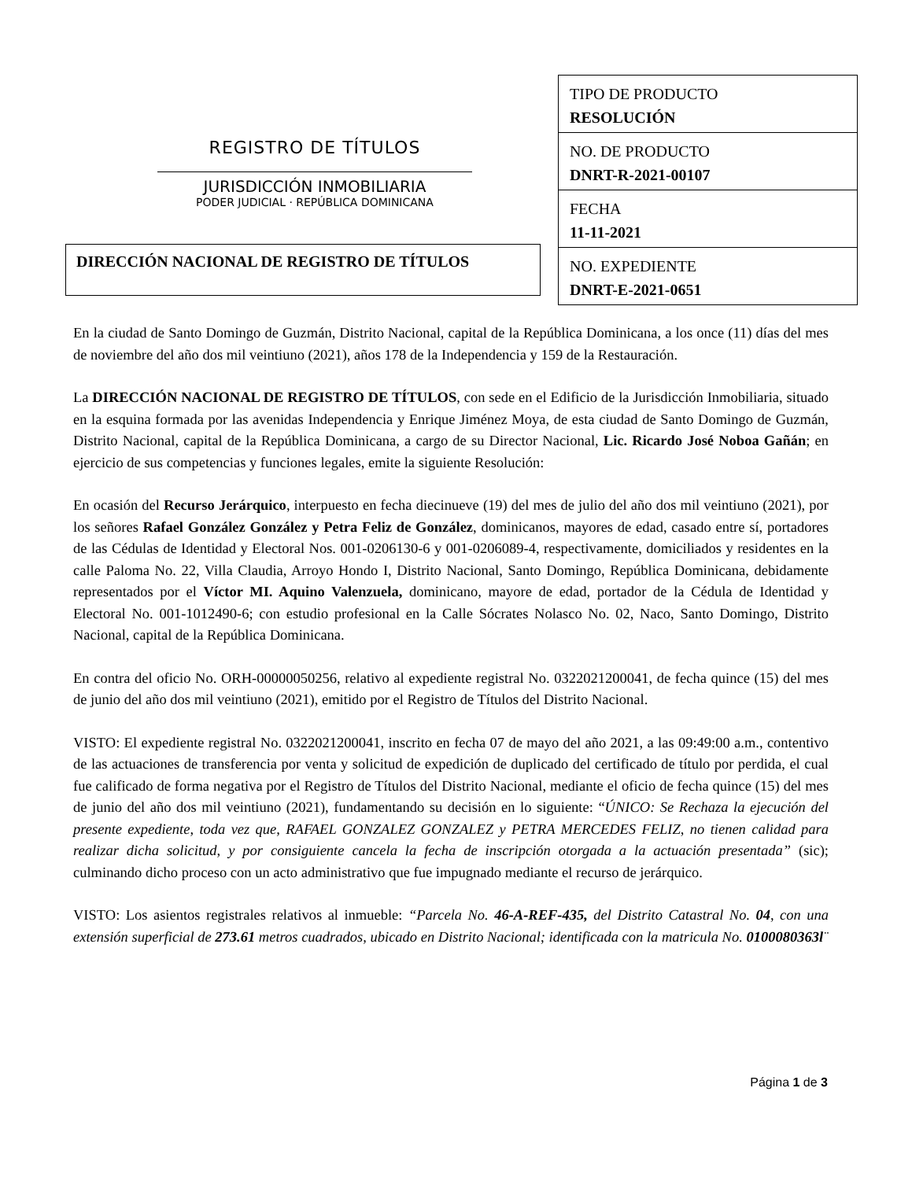REGISTRO DE TÍTULOS
JURISDICCIÓN INMOBILIARIA
PODER JUDICIAL · REPÚBLICA DOMINICANA
DIRECCIÓN NACIONAL DE REGISTRO DE TÍTULOS
| TIPO DE PRODUCTO RESOLUCIÓN |
| NO. DE PRODUCTO DNRT-R-2021-00107 |
| FECHA 11-11-2021 |
| NO. EXPEDIENTE DNRT-E-2021-0651 |
En la ciudad de Santo Domingo de Guzmán, Distrito Nacional, capital de la República Dominicana, a los once (11) días del mes de noviembre del año dos mil veintiuno (2021), años 178 de la Independencia y 159 de la Restauración.
La DIRECCIÓN NACIONAL DE REGISTRO DE TÍTULOS, con sede en el Edificio de la Jurisdicción Inmobiliaria, situado en la esquina formada por las avenidas Independencia y Enrique Jiménez Moya, de esta ciudad de Santo Domingo de Guzmán, Distrito Nacional, capital de la República Dominicana, a cargo de su Director Nacional, Lic. Ricardo José Noboa Gañán; en ejercicio de sus competencias y funciones legales, emite la siguiente Resolución:
En ocasión del Recurso Jerárquico, interpuesto en fecha diecinueve (19) del mes de julio del año dos mil veintiuno (2021), por los señores Rafael González González y Petra Feliz de González, dominicanos, mayores de edad, casado entre sí, portadores de las Cédulas de Identidad y Electoral Nos. 001-0206130-6 y 001-0206089-4, respectivamente, domiciliados y residentes en la calle Paloma No. 22, Villa Claudia, Arroyo Hondo I, Distrito Nacional, Santo Domingo, República Dominicana, debidamente representados por el Víctor MI. Aquino Valenzuela, dominicano, mayore de edad, portador de la Cédula de Identidad y Electoral No. 001-1012490-6; con estudio profesional en la Calle Sócrates Nolasco No. 02, Naco, Santo Domingo, Distrito Nacional, capital de la República Dominicana.
En contra del oficio No. ORH-00000050256, relativo al expediente registral No. 0322021200041, de fecha quince (15) del mes de junio del año dos mil veintiuno (2021), emitido por el Registro de Títulos del Distrito Nacional.
VISTO: El expediente registral No. 0322021200041, inscrito en fecha 07 de mayo del año 2021, a las 09:49:00 a.m., contentivo de las actuaciones de transferencia por venta y solicitud de expedición de duplicado del certificado de título por perdida, el cual fue calificado de forma negativa por el Registro de Títulos del Distrito Nacional, mediante el oficio de fecha quince (15) del mes de junio del año dos mil veintiuno (2021), fundamentando su decisión en lo siguiente: “ÚNICO: Se Rechaza la ejecución del presente expediente, toda vez que, RAFAEL GONZALEZ GONZALEZ y PETRA MERCEDES FELIZ, no tienen calidad para realizar dicha solicitud, y por consiguiente cancela la fecha de inscripción otorgada a la actuación presentada” (sic); culminando dicho proceso con un acto administrativo que fue impugnado mediante el recurso de jerárquico.
VISTO: Los asientos registrales relativos al inmueble: “Parcela No. 46-A-REF-435, del Distrito Catastral No. 04, con una extensión superficial de 273.61 metros cuadrados, ubicado en Distrito Nacional; identificada con la matricula No. 0100080363l¨
Página 1 de 3